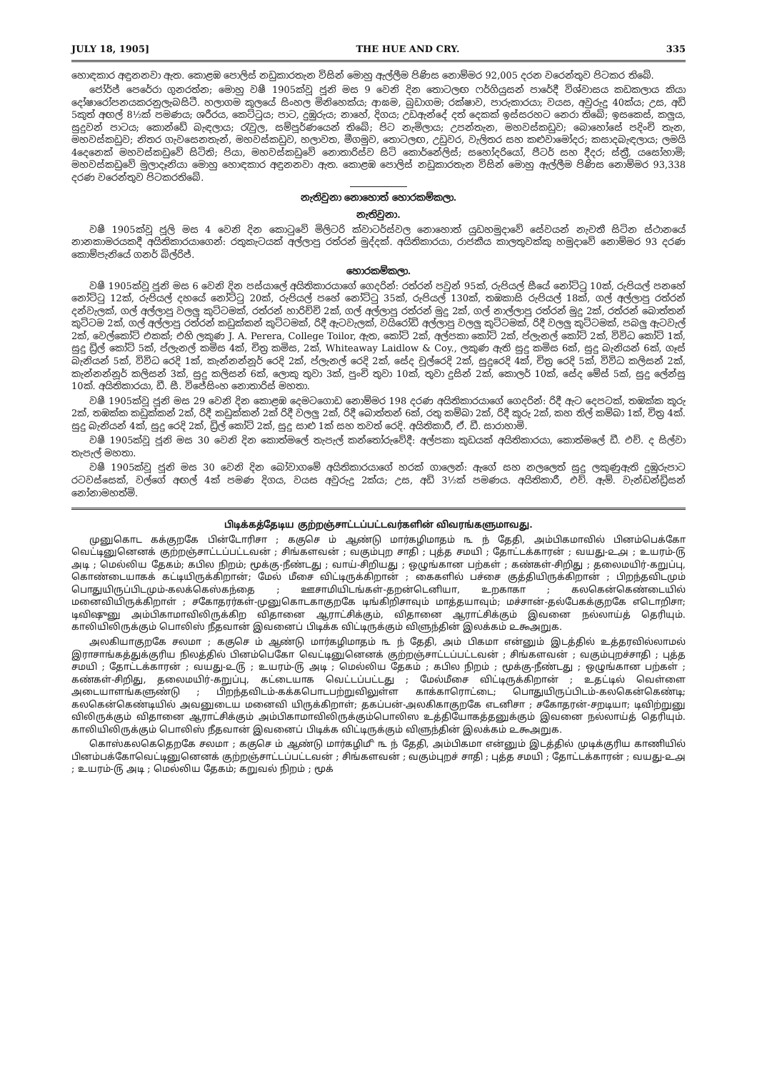JULY 18, 1905] THE HUE AND CRY. 335
හොඳකාර අඳුනනවා ඇත. කොළඹ පොලිස් නඩුකාරතැන විසින් මොහු ඇල්ලීම පිණිස නොම්මර 92,005 දරන වරෙන්තුව පිටකර තිබේ.
ජෝර්ජ් පෙරේරා ගුනරත්න; මොහු වෂී 1905ක්වූ ජූනි මස 9 වෙනි දින තොටලඟ ෆර්ගියුසන් පාරේදී විශ්වාසය කඩකලාය කියා දෝෂාරෝපනයකරනුලැබසිටී. හලාගම කුලයේ සිංහල මිනිහෙක්ය; ආඝම, බුඩාගම; රක්ෂාව, පාරුකාරයා; වයස, අවුරුදු 40ක්ය; උස, අඩි 5කුත් අඟල් 8½ක් පමණය; ශරීරය, කෙට්ටුය; පාට, දුඹුරුය; නාහේ, දිගය; උඩඇන්දේ දත් දෙකක් ඉස්සරහට නෙරා තිබේ; ඉසකෙස්, කලුය, සුදුවන් පාටය; කොන්ඩේ බැඳලාය; රැවුල, සම්පූර්ණයෙන් තිබේ; පිට නැමිලාය; උපන්තැන, මහවස්කඩුව; බොහෝසේ පදිංචි තැන, මහවස්කඩුව; නිතර ගැවසෙනතැන්, මහවස්කඩුව, හලාවත, මීගමුව, තොටලඟ, උඩුවර, වැලිතර සහ කළුවාමෝදර; කසාදබැඳලාය; ලමයි 4දෙනෙක් මහවස්කඩුවේ සිටිති; පියා, මහවස්කඩුවේ නොතාරිස්ව සිටි කොර්නේලිස්; සහෝදරියෝ, පීටර් සහ දීදර; ස්ත්‍රී, යසෝහාමි; මහවස්කඩුවේ මුලාදෑනියා මොහු හොඳකාර අඳුනනවා ඇත. කොළඹ පොලිස් නඩුකාරතැන විසින් මොහු ඇල්ලීම පිණිස නොම්මර 93,338 දරණ වරෙන්තුව පිටකරතිබේ.
නැතිවුනා නොහොත් හොරකම්කලා.
නැතිවුනා.
වෂී 1905ක්වූ ජූලි මස 4 වෙනි දින කොටුවේ මිලිටරි ක්වාටර්ස්වල නොහොත් යුඩහමුදාවේ සේවයන් නැවතී සිටින ස්ථානයේ නානකාමරයකදී අයිතිකාරයාගෙන්: රතුකැටයක් අල්ලාපු රත්රන් මුද්දක්. අයිතිකාරයා, රාජකීය කාලතුවක්කු හමුදාවේ නොම්මර 93 දරණ කොම්පැනියේ ගනර් බිල්රිජ්.
හොරකම්කලා.
වෂී 1905ක්වූ ජූනි මස 6 වෙනි දින පස්යාලේ අයිතිකාරයාගේ ගෙදරින්: රත්රන් පවුන් 95ක්, රුපියල් සීයේ නෝට්ටු 10ක්, රුපියල් පනහේ නෝට්ටු 12ක්, රුපියල් දහයේ නෝට්ටු 20ක්, රුපියල් පහේ නෝට්ටු 35ක්, රුපියල් 130ක්, තඹකාසි රුපියල් 18ක්, ගල් අල්ලාපු රත්රන් දන්වැලක්, ගල් අල්ලාපු වලලු කුට්ටමක්, රත්රන් හාරිච්චි 2ක්, ගල් අල්ලාපු රත්රන් මුදු 2ක්, ගල් නාල්ලාපු රත්රන් මුදු 2ක්, රත්රන් බොත්තන් කුට්ටම 2ක්, ගල් අල්ලාපු රත්රන් කඩුක්කන් කුට්ටමක්, රිදී ඇටවැලක්, වයිරෝඩි අල්ලාපු වලලු කුට්ටමක්, රිදී වලලු කුට්ටමක්, පබලු ඇටවැල් 2ක්, වෙල්කෝට් එකක්; එහි ලකුණ J. A. Perera, College Toilor, ඇත, කෝට් 2ක්, අල්පකා කෝට් 2ක්, ප්ලැනල් කෝට් 2ක්, විවිධ කෝට් 1ක්, සුදු ඩ්‍රිල් කෝට් 5ක්, ප්ලැනල් කමිස 4ක්, චිත්‍ර කමිස, 2ක්, Whiteaway Laidlow & Coy., ලකුණ ඇති සුදු කමිස 6ක්, සුදු බැනියන් 6ක්, ගෑස් බැනියන් 5ක්, විවිධ රෙදි 1ක්, කැන්නන්නූර් රෙදි 2ක්, ප්ලැනල් රෙදි 2ක්, සේද චූල්රෙදි 2ක්, සුදුරෙදි 4ක්, චිත්‍ර රෙදි 5ක්, විවිධ කලිසන් 2ක්, කැන්නන්නූර් කලිසන් 3ක්, සුදු කලිසන් 6ක්, ලොකු තුවා 3ක්, පුංචි තුවා 10ක්, තුවා දුසින් 2ක්, කොලර් 10ක්, සේද මේස් 5ක්, සුදු ලේන්සු 10ක්. අයිතිකාරයා, ඩී. සී. විජේසිංහ නොතාරිස් මහතා.
වෂී 1905ක්වූ ජූනි මස 29 වෙනි දින කොළඹ දෙමටගොඩ නොම්මර 198 දරණ අයිතිකාරයාගේ ගෙදරින්: රිදී ඇට දෙපටක්, තඹක්ක කූරු 2ක්, තඹක්ක කඩුක්කන් 2ක්, රිදී කඩුක්කන් 2ක් රිදී වලලු 2ක්, රිදී බොත්තන් 6ක්, රතු කම්බා 2ක්, රිදී කූරු 2ක්, කහ තිල් කම්බා 1ක්, චිත්‍ර 4ක්. සුදු බැනියන් 4ක්, සුදු රෙදි 2ක්, ඩ්‍රිල් කෝට් 2ක්, සුදු සාළු 1ක් සහ තවත් රෙදි. අයිතිකාරී, ඒ. ඩී. සාරාහාමි.
වෂී 1905ක්වූ ජූනි මස 30 වෙනි දින කොත්මලේ තැපැල් කන්තෝරුවේදී: අල්පකා කුඩයක් අයිතිකාරයා, කොත්මලේ ඩී. එච්. ද සිල්වා තැපැල් මහතා.
වෂී 1905ක්වූ ජූනි මස 30 වෙනි දින බෝවාගමේ අයිතිකාරයාගේ හරක් ගාලෙන්: ඇගේ සහ නලලෙත් සුදු ලකුණුඇති දුඹුරුපාට රටවස්සෙක්, වල්ගේ අඟල් 4ක් පමණ දිගය, වයස අවුරුදු 2ක්ය; උස, අඩි 3½ක් පමණය. අයිතිකාරී, එච්. ඇම්. වැන්ඩන්ඩ්‍රිසන් නෝනාමහත්මි.
பிடிக்கத்தேடிய குற்றஞ்சாட்டப்பட்டவர்களின் விவரங்களுமாவது.
முனுகொட கக்குறகே பின்டோரிசா ; ககுசெ ம் ஆண்டு மார்கழிமாதம் ௩ ந் தேதி, அம்பிகமாவில் பினம்பெக்கோ வெட்டினுனெனக் குற்றஞ்சாட்டப்பட்டவன் ; சிங்களவன் ; வகும்புற சாதி ; புத்த சமயி ; தோட்டக்காரன் ; வயது-௨௮ ; உயரம்-௫ அடி ; மெல்லிய தேகம்; கபில நிறம்; மூக்கு-நீண்டது ; வாய்-சிறியது ; ஒழுங்கான பற்கள் ; கண்கள்-சிறிது ; தலைமயிர்-கறுப்பு, கொண்டையாகக் கட்டியிருக்கிறான்; மேல் மீசை விட்டிருக்கிறான் ; கைகளில் பச்சை குத்தியிருக்கிறான் ; பிறந்தவிடமும் பொதுயிருப்பிடமும்-கலக்கெஸ்கந்தை ; ஊசாமியிடங்கள்-தறன்டெனியா, உறகாகா ; கலகென்கெண்டையில் மனைவியிருக்கிறாள் ; சகோதரர்கள்-முனுகொடகாகுறகே டிங்கிறிசாவும் மாத்தயாவும்; மச்சான்-தல்பேகக்குறகே எடொறிசா; டிவிஷுனு அம்பிகாமாவிலிருக்கிற விதானை ஆராட்சிக்கும், விதானை ஆராட்சிக்கும் இவனை நல்லாய்த் தெரியும். காலியிலிருக்கும் பொலிஸ் நீதவான் இவனைப் பிடிக்க விட்டிருக்கும் விளுந்தின் இலக்கம் ௨௯அறுக.
அலகியாகுறகே சலமா ; ககுசெ ம் ஆண்டு மார்கழிமாதம் ௩ ந் தேதி, அம் பிகமா என்னும் இடத்தில் உத்தரவில்லாமல் இராசாங்கத்துக்குரிய நிலத்தில் பினம்பெகோ வெட்டினுனெனக் குற்றஞ்சாட்டப்பட்டவன் ; சிங்களவன் ; வகும்புறச்சாதி ; புத்த சமயி ; தோட்டக்காரன் ; வயது-௨௫ ; உயரம்-௫ அடி ; மெல்லிய தேகம் ; கபில நிறம் ; மூக்கு-நீண்டது ; ஒழுங்கான பற்கள் ; கண்கள்-சிறிது, தலைமயிர்-கறுப்பு, கட்டையாக வெட்டப்பட்டது ; மேல்மீசை விட்டிருக்கிறான் ; உதட்டில் வெள்ளை அடையாளங்களுண்டு ; பிறந்தவிடம்-கக்கபொடபற்றுவிலுள்ள காக்காரொட்டை; பொதுயிருப்பிடம்-கலகென்கெண்டி; கலகென்கெண்டியில் அவனுடைய மனைவி யிருக்கிறாள்; தகப்பன்-அலகிகாகுறகே எடனிசா ; சகோதரன்-சறடியா; டிவிற்றுனு விலிருக்கும் விதானை ஆராட்சிக்கும் அம்பிகாமாவிலிருக்கும்பொலிஸ உத்தியோகத்தனுக்கும் இவனை நல்லாய்த் தெரியும். காலியிலிருக்கும் பொலிஸ் நீதவான் இவனைப் பிடிக்க விட்டிருக்கும் விளுந்தின் இலக்கம் ௨௯அறுக.
கொஸ்கலகெதெறகே சலமா ; ககுசெ ம் ஆண்டு மார்கழி௴ ௩ ந் தேதி, அம்பிகமா என்னும் இடத்தில் முடிக்குரிய காணியில் பினம்பக்கோவெட்டினுனெனக் குற்றஞ்சாட்டப்பட்டவன் ; சிங்களவன் ; வகும்புறச் சாதி ; புத்த சமயி ; தோட்டக்காரன் ; வயது-௨௮ ; உயரம்-௫ அடி ; மெல்லிய தேகம்; கறுவல் நிறம் ; மூக்